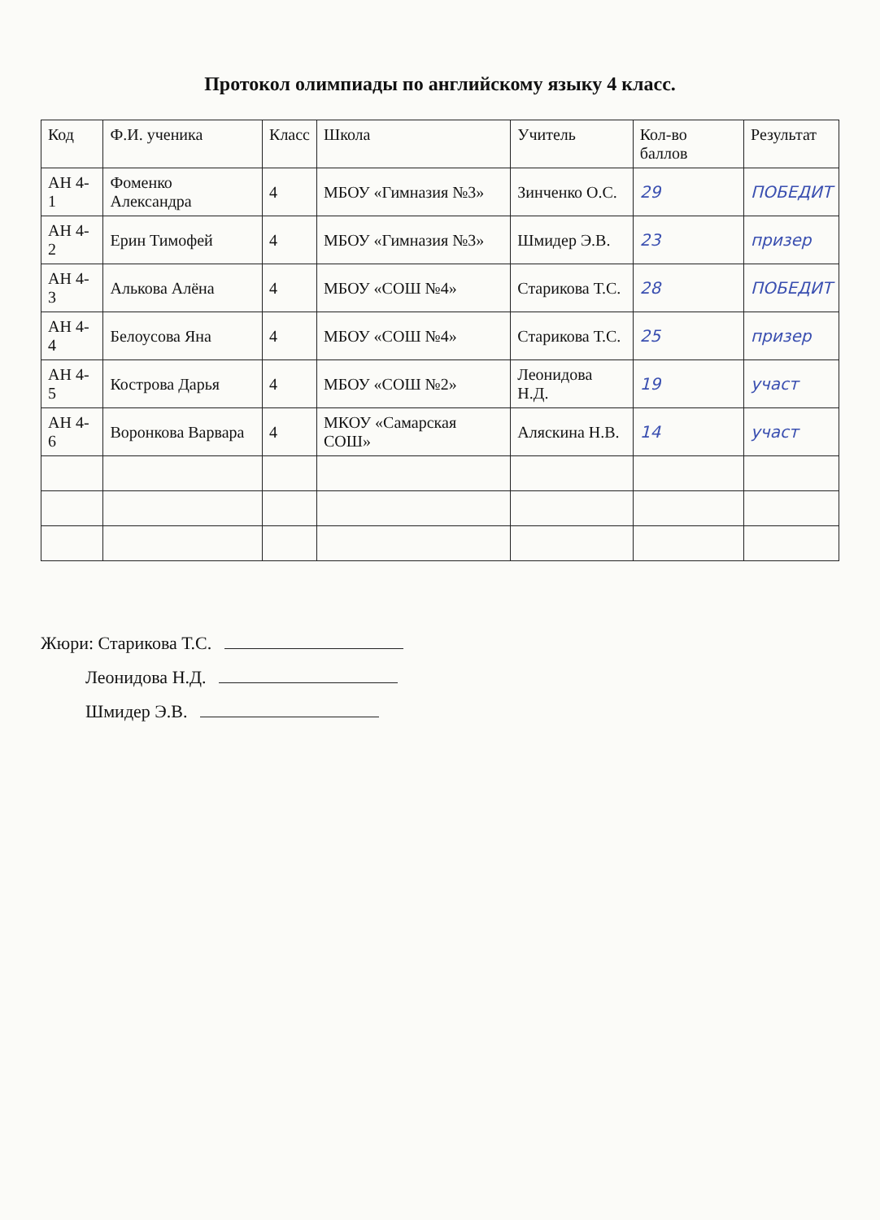Протокол олимпиады по английскому языку 4 класс.
| Код | Ф.И. ученика | Класс | Школа | Учитель | Кол-во баллов | Результат |
| --- | --- | --- | --- | --- | --- | --- |
| АН 4-1 | Фоменко Александра | 4 | МБОУ «Гимназия №3» | Зинченко О.С. | 29 | ПОБЕДИТ |
| АН 4-2 | Ерин Тимофей | 4 | МБОУ «Гимназия №3» | Шмидер Э.В. | 23 | призер |
| АН 4-3 | Алькова Алёна | 4 | МБОУ «СОШ №4» | Старикова Т.С. | 28 | ПОБЕДИТ |
| АН 4-4 | Белоусова Яна | 4 | МБОУ «СОШ №4» | Старикова Т.С. | 25 | призер |
| АН 4-5 | Кострова Дарья | 4 | МБОУ «СОШ №2» | Леонидова Н.Д. | 19 | участ |
| АН 4-6 | Воронкова Варвара | 4 | МКОУ «Самарская СОШ» | Аляскина Н.В. | 14 | участ |
Жюри: Старикова Т.С.
Леонидова Н.Д.
Шмидер Э.В.